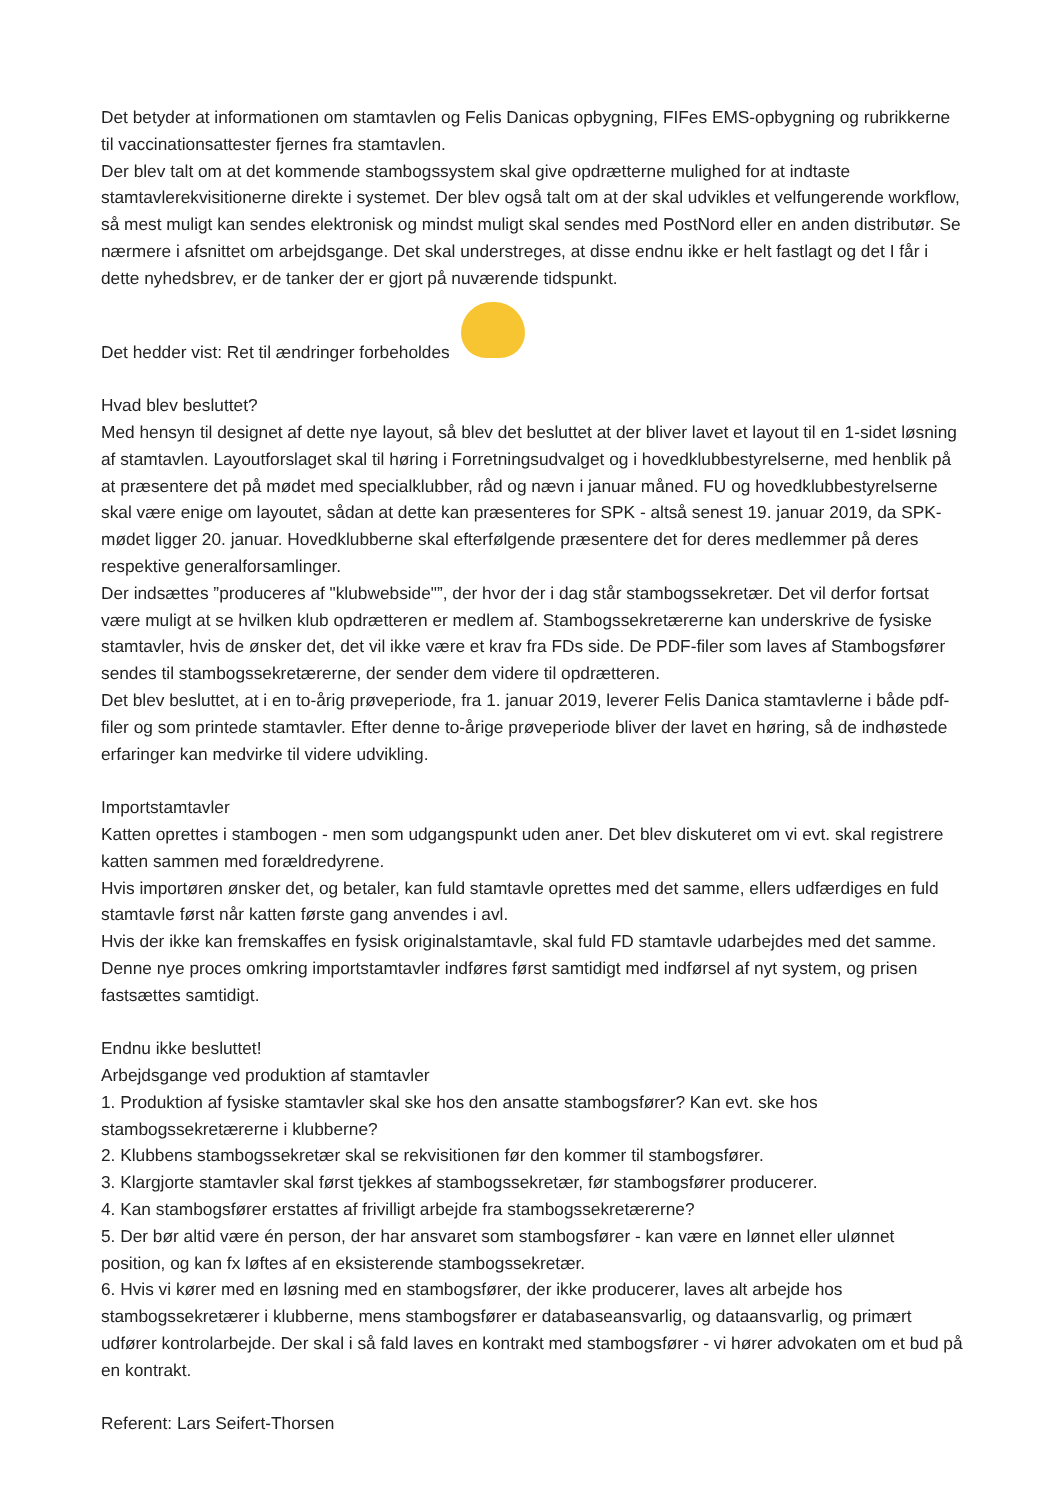Det betyder at informationen om stamtavlen og Felis Danicas opbygning, FIFes EMS-opbygning og rubrikkerne til vaccinationsattester fjernes fra stamtavlen.
Der blev talt om at det kommende stambogssystem skal give opdrætterne mulighed for at indtaste stamtavlerekvisitionerne direkte i systemet. Der blev også talt om at der skal udvikles et velfungerende workflow, så mest muligt kan sendes elektronisk og mindst muligt skal sendes med PostNord eller en anden distributør. Se nærmere i afsnittet om arbejdsgange. Det skal understreges, at disse endnu ikke er helt fastlagt og det I får i dette nyhedsbrev, er de tanker der er gjort på nuværende tidspunkt.
Det hedder vist: Ret til ændringer forbeholdes
Hvad blev besluttet?
Med hensyn til designet af dette nye layout, så blev det besluttet at der bliver lavet et layout til en 1-sidet løsning af stamtavlen. Layoutforslaget skal til høring i Forretningsudvalget og i hovedklubbestyrelserne, med henblik på at præsentere det på mødet med specialklubber, råd og nævn i januar måned. FU og hovedklubbestyrelserne skal være enige om layoutet, sådan at dette kan præsenteres for SPK - altså senest 19. januar 2019, da SPK-mødet ligger 20. januar. Hovedklubberne skal efterfølgende præsentere det for deres medlemmer på deres respektive generalforsamlinger.
Der indsættes ”produceres af "klubwebside"”, der hvor der i dag står stambogssekretær. Det vil derfor fortsat være muligt at se hvilken klub opdrætteren er medlem af. Stambogssekretærerne kan underskrive de fysiske stamtavler, hvis de ønsker det, det vil ikke være et krav fra FDs side. De PDF-filer som laves af Stambogsfører sendes til stambogssekretærerne, der sender dem videre til opdrætteren.
Det blev besluttet, at i en to-årig prøveperiode, fra 1. januar 2019, leverer Felis Danica stamtavlerne i både pdf-filer og som printede stamtavler. Efter denne to-årige prøveperiode bliver der lavet en høring, så de indhøstede erfaringer kan medvirke til videre udvikling.
Importstamtavler
Katten oprettes i stambogen - men som udgangspunkt uden aner. Det blev diskuteret om vi evt. skal registrere katten sammen med forældredyrene.
Hvis importøren ønsker det, og betaler, kan fuld stamtavle oprettes med det samme, ellers udfærdiges en fuld stamtavle først når katten første gang anvendes i avl.
Hvis der ikke kan fremskaffes en fysisk originalstamtavle, skal fuld FD stamtavle udarbejdes med det samme. Denne nye proces omkring importstamtavler indføres først samtidigt med indførsel af nyt system, og prisen fastsættes samtidigt.
Endnu ikke besluttet!
Arbejdsgange ved produktion af stamtavler
1. Produktion af fysiske stamtavler skal ske hos den ansatte stambogsfører? Kan evt. ske hos stambogssekretærerne i klubberne?
2. Klubbens stambogssekretær skal se rekvisitionen før den kommer til stambogsfører.
3. Klargjorte stamtavler skal først tjekkes af stambogssekretær, før stambogsfører producerer.
4. Kan stambogsfører erstattes af frivilligt arbejde fra stambogssekretærerne?
5. Der bør altid være én person, der har ansvaret som stambogsfører - kan være en lønnet eller ulønnet position, og kan fx løftes af en eksisterende stambogssekretær.
6. Hvis vi kører med en løsning med en stambogsfører, der ikke producerer, laves alt arbejde hos stambogssekretærer i klubberne, mens stambogsfører er databaseansvarlig, og dataansvarlig, og primært udfører kontrolarbejde. Der skal i så fald laves en kontrakt med stambogsfører - vi hører advokaten om et bud på en kontrakt.
Referent: Lars Seifert-Thorsen